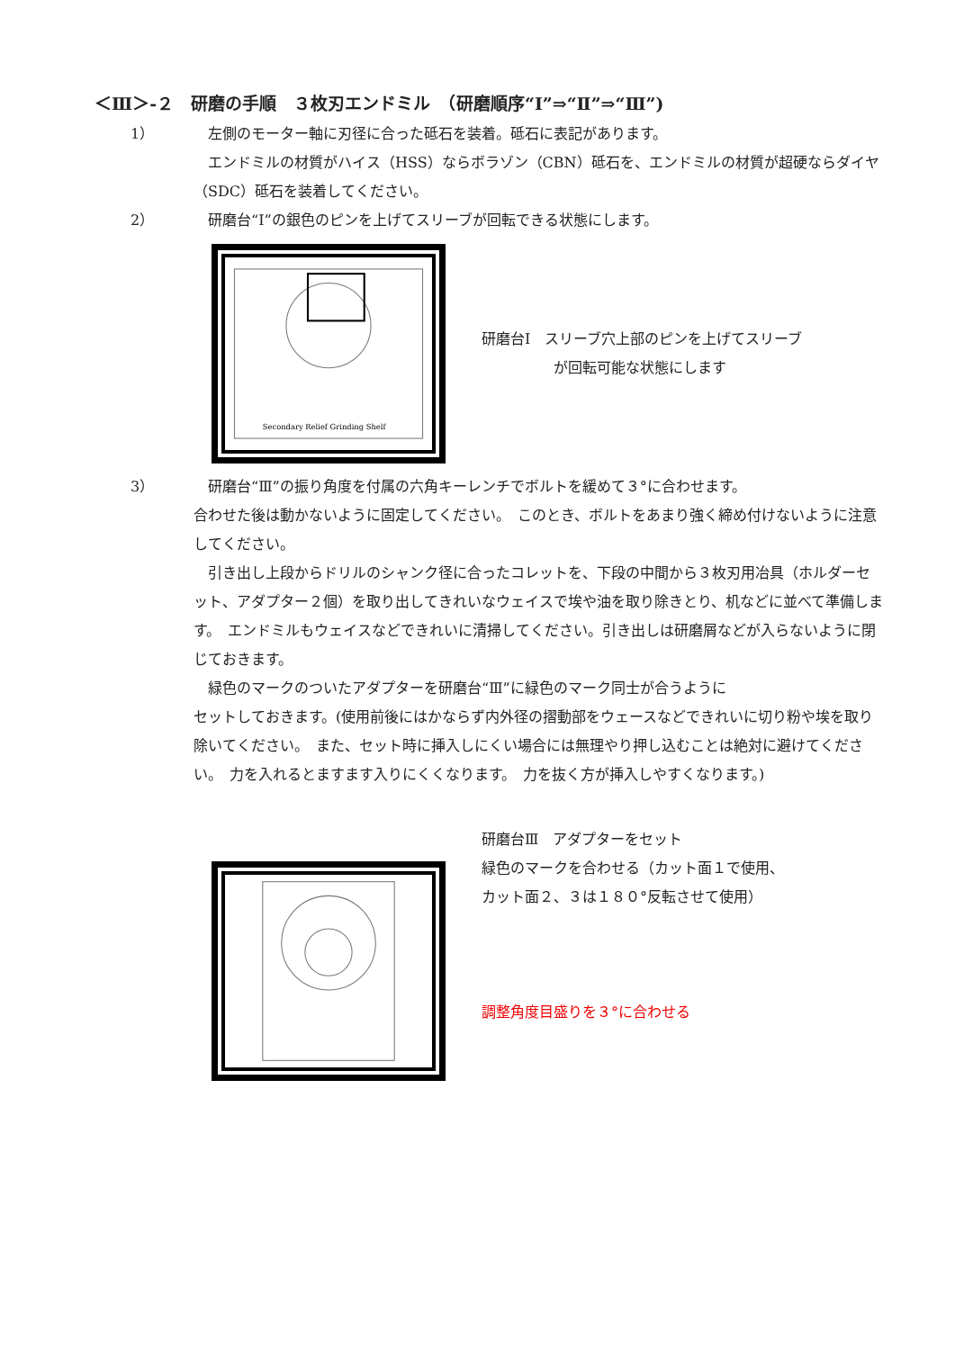＜Ⅲ＞-２　研磨の手順　３枚刃エンドミル　（研磨順序“Ⅰ”⇒“Ⅱ”⇒“Ⅲ”)
1） 　左側のモーター軸に刃径に合った砥石を装着。砥石に表記があります。
　エンドミルの材質がハイス（HSS）ならボラゾン（CBN）砥石を、エンドミルの材質が超硬ならダイヤ（SDC）砥石を装着してください。
2） 　研磨台“Ⅰ”の銀色のピンを上げてスリーブが回転できる状態にします。
Secondary Relief Grinding Shelf
研磨台Ⅰ　スリーブ穴上部のピンを上げてスリーブ
　　　　　が回転可能な状態にします
3） 　研磨台“Ⅲ”の振り角度を付属の六角キーレンチでボルトを緩めて３°に合わせます。
合わせた後は動かないように固定してください。　このとき、ボルトをあまり強く締め付けないように注意してください。
　引き出し上段からドリルのシャンク径に合ったコレットを、下段の中間から３枚刃用冶具（ホルダーセット、アダプター２個）を取り出してきれいなウェイスで埃や油を取り除きとり、机などに並べて準備します。　エンドミルもウェイスなどできれいに清掃してください。引き出しは研磨屑などが入らないように閉じておきます。
　緑色のマークのついたアダプターを研磨台“Ⅲ”に緑色のマーク同士が合うように
セットしておきます。(使用前後にはかならず内外径の摺動部をウェースなどできれいに切り粉や埃を取り除いてください。　また、セット時に挿入しにくい場合には無理やり押し込むことは絶対に避けてください。　力を入れるとますます入りにくくなります。　力を抜く方が挿入しやすくなります。)
研磨台Ⅲ　アダプターをセット
緑色のマークを合わせる（カット面１で使用、
カット面２、３は１８０°反転させて使用）
調整角度目盛りを３°に合わせる